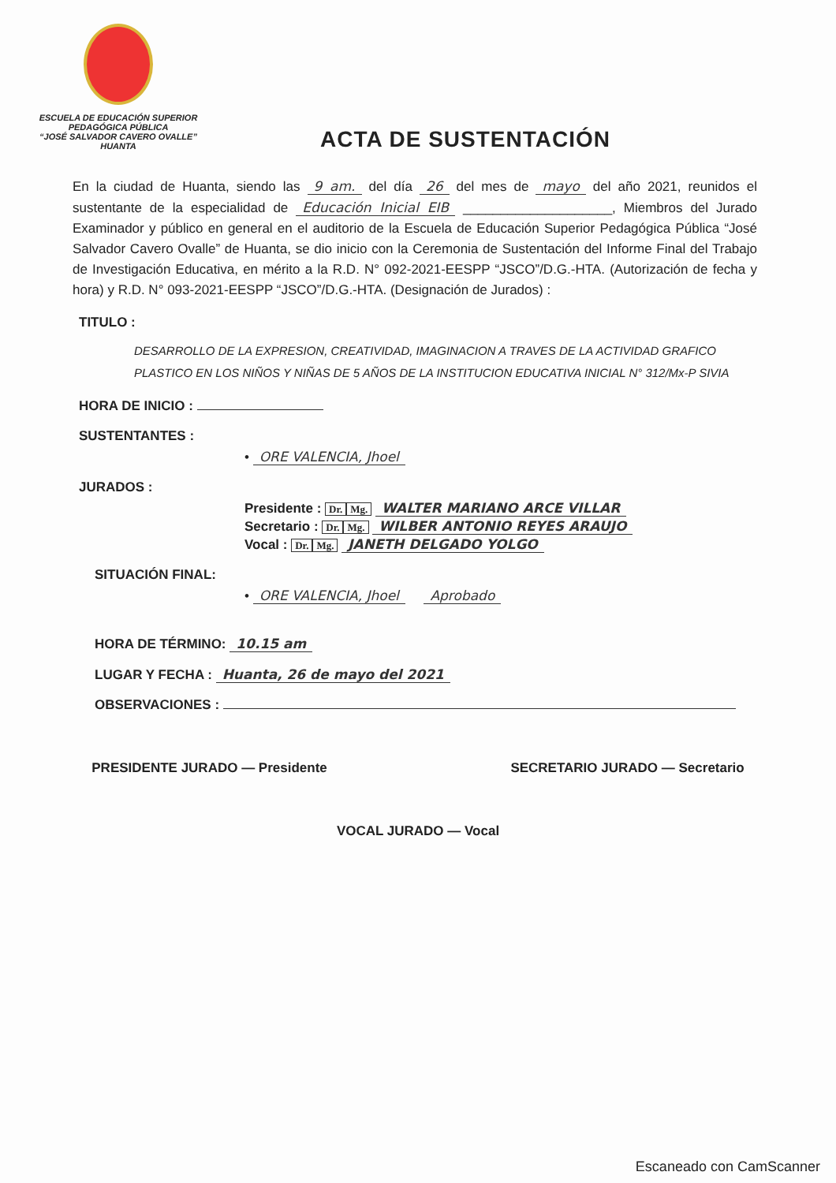ESCUELA DE EDUCACIÓN SUPERIOR
PEDAGÓGICA PÚBLICA
“JOSÉ SALVADOR CAVERO OVALLE”
HUANTA
ACTA DE SUSTENTACIÓN
En la ciudad de Huanta, siendo las 9 am. del día 26 del mes de mayo del año 2021, reunidos el sustentante de la especialidad de Educación Inicial EIB ____________________, Miembros del Jurado Examinador y público en general en el auditorio de la Escuela de Educación Superior Pedagógica Pública “José Salvador Cavero Ovalle” de Huanta, se dio inicio con la Ceremonia de Sustentación del Informe Final del Trabajo de Investigación Educativa, en mérito a la R.D. N° 092-2021-EESPP “JSCO”/D.G.-HTA. (Autorización de fecha y hora) y R.D. N° 093-2021-EESPP “JSCO”/D.G.-HTA. (Designación de Jurados) :
TITULO :
DESARROLLO DE LA EXPRESION, CREATIVIDAD, IMAGINACION A TRAVES DE LA ACTIVIDAD GRAFICO PLASTICO EN LOS NIÑOS Y NIÑAS DE 5 AÑOS DE LA INSTITUCION EDUCATIVA INICIAL N° 312/Mx-P SIVIA
HORA DE INICIO :
SUSTENTANTES :
• ORE VALENCIA, Jhoel
JURADOS :
Presidente : Dr. Mg. WALTER MARIANO ARCE VILLAR
Secretario : Dr. Mg. WILBER ANTONIO REYES ARAUJO
Vocal : Dr. Mg. JANETH DELGADO YOLGO
SITUACIÓN FINAL:
• ORE VALENCIA, Jhoel Aprobado
HORA DE TÉRMINO: 10.15 am
LUGAR Y FECHA : Huanta, 26 de mayo del 2021
OBSERVACIONES :
PRESIDENTE JURADO — Presidente SECRETARIO JURADO — Secretario
VOCAL JURADO — Vocal
Escaneado con CamScanner